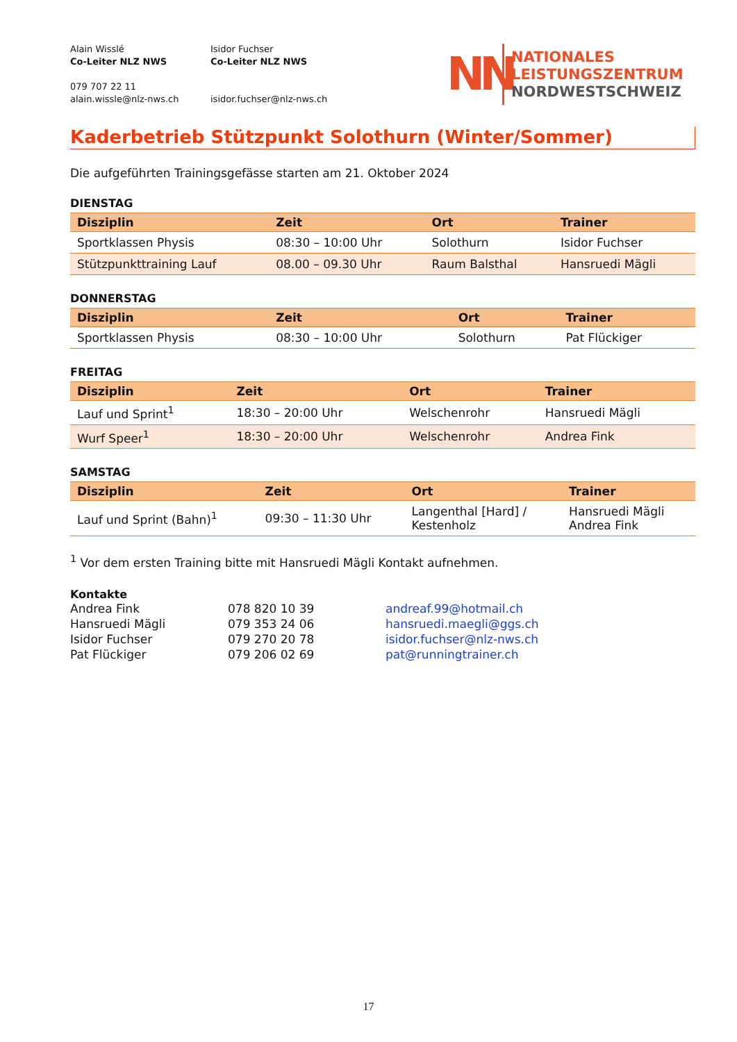Alain Wisslé
Co-Leiter NLZ NWS
079 707 22 11
alain.wissle@nlz-nws.ch
Isidor Fuchser
Co-Leiter NLZ NWS
isidor.fuchser@nlz-nws.ch
NN
NATIONALES
LEISTUNGSZENTRUM
NORDWESTSCHWEIZ
Kaderbetrieb Stützpunkt Solothurn (Winter/Sommer)
Die aufgeführten Trainingsgefässe starten am 21. Oktober 2024
DIENSTAG
| Disziplin | Zeit | Ort | Trainer |
| --- | --- | --- | --- |
| Sportklassen Physis | 08:30 – 10:00 Uhr | Solothurn | Isidor Fuchser |
| Stützpunkttraining Lauf | 08.00 – 09.30 Uhr | Raum Balsthal | Hansruedi Mägli |
DONNERSTAG
| Disziplin | Zeit | Ort | Trainer |
| --- | --- | --- | --- |
| Sportklassen Physis | 08:30 – 10:00 Uhr | Solothurn | Pat Flückiger |
FREITAG
| Disziplin | Zeit | Ort | Trainer |
| --- | --- | --- | --- |
| Lauf und Sprint<sup>1</sup> | 18:30 – 20:00 Uhr | Welschenrohr | Hansruedi Mägli |
| Wurf Speer<sup>1</sup> | 18:30 – 20:00 Uhr | Welschenrohr | Andrea Fink |
SAMSTAG
| Disziplin | Zeit | Ort | Trainer |
| --- | --- | --- | --- |
| Lauf und Sprint (Bahn)<sup>1</sup> | 09:30 – 11:30 Uhr | Langenthal [Hard] / Kestenholz | Hansruedi Mägli Andrea Fink |
<sup>1</sup> Vor dem ersten Training bitte mit Hansruedi Mägli Kontakt aufnehmen.
Kontakte
Andrea Fink 078 820 10 39 andreaf.99@hotmail.ch Hansruedi Mägli 079 353 24 06 hansruedi.maegli@ggs.ch Isidor Fuchser 079 270 20 78 isidor.fuchser@nlz-nws.ch Pat Flückiger 079 206 02 69 pat@runningtrainer.ch
17